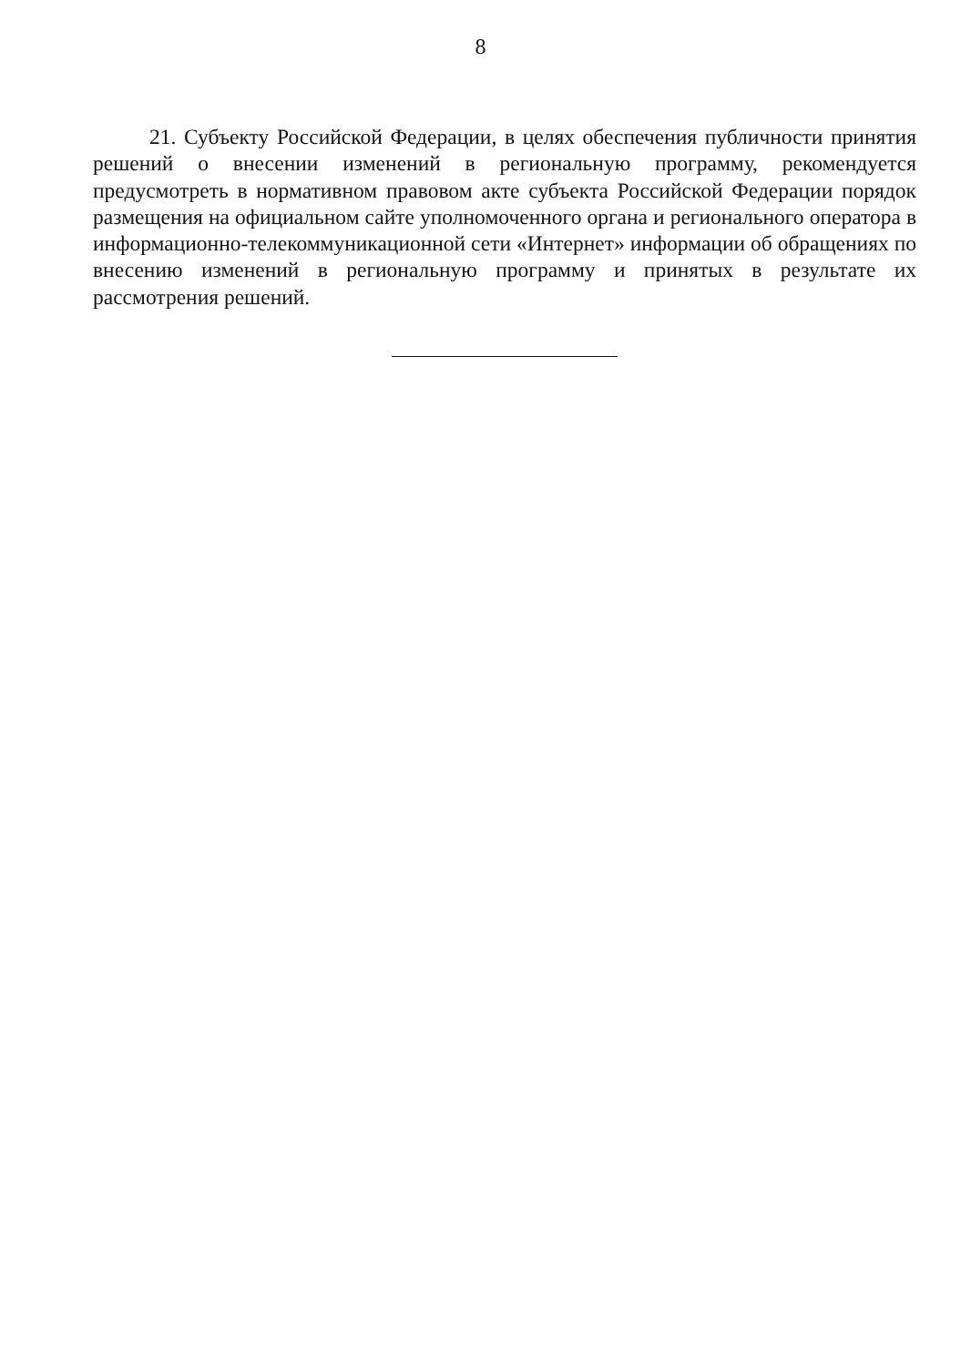8
21. Субъекту Российской Федерации, в целях обеспечения публичности принятия решений о внесении изменений в региональную программу, рекомендуется предусмотреть в нормативном правовом акте субъекта Российской Федерации порядок размещения на официальном сайте уполномоченного органа и регионального оператора в информационно-телекоммуникационной сети «Интернет» информации об обращениях по внесению изменений в региональную программу и принятых в результате их рассмотрения решений.